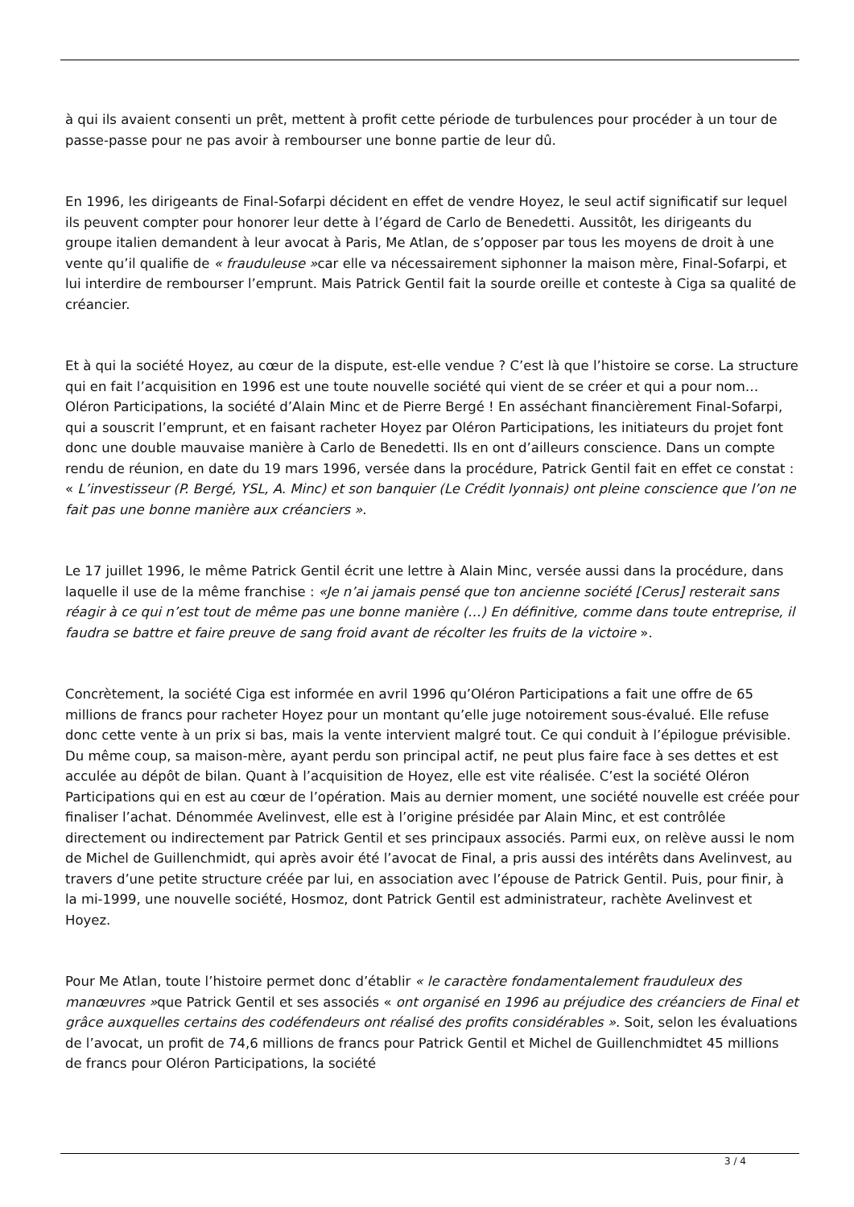à qui ils avaient consenti un prêt, mettent à profit cette période de turbulences pour procéder à un tour de passe-passe pour ne pas avoir à rembourser une bonne partie de leur dû.
En 1996, les dirigeants de Final-Sofarpi décident en effet de vendre Hoyez, le seul actif significatif sur lequel ils peuvent compter pour honorer leur dette à l’égard de Carlo de Benedetti. Aussitôt, les dirigeants du groupe italien demandent à leur avocat à Paris, Me Atlan, de s’opposer par tous les moyens de droit à une vente qu’il qualifie de « frauduleuse »car elle va nécessairement siphonner la maison mère, Final-Sofarpi, et lui interdire de rembourser l’emprunt. Mais Patrick Gentil fait la sourde oreille et conteste à Ciga sa qualité de créancier.
Et à qui la société Hoyez, au cœur de la dispute, est-elle vendue ? C’est là que l’histoire se corse. La structure qui en fait l’acquisition en 1996 est une toute nouvelle société qui vient de se créer et qui a pour nom… Oléron Participations, la société d’Alain Minc et de Pierre Bergé ! En asséchant financièrement Final-Sofarpi, qui a souscrit l’emprunt, et en faisant racheter Hoyez par Oléron Participations, les initiateurs du projet font donc une double mauvaise manière à Carlo de Benedetti. Ils en ont d’ailleurs conscience. Dans un compte rendu de réunion, en date du 19 mars 1996, versée dans la procédure, Patrick Gentil fait en effet ce constat : « L’investisseur (P. Bergé, YSL, A. Minc) et son banquier (Le Crédit lyonnais) ont pleine conscience que l’on ne fait pas une bonne manière aux créanciers ».
Le 17 juillet 1996, le même Patrick Gentil écrit une lettre à Alain Minc, versée aussi dans la procédure, dans laquelle il use de la même franchise : «Je n’ai jamais pensé que ton ancienne société [Cerus] resterait sans réagir à ce qui n’est tout de même pas une bonne manière (…) En définitive, comme dans toute entreprise, il faudra se battre et faire preuve de sang froid avant de récolter les fruits de la victoire ».
Concrètement, la société Ciga est informée en avril 1996 qu’Oléron Participations a fait une offre de 65 millions de francs pour racheter Hoyez pour un montant qu’elle juge notoirement sous-évalué. Elle refuse donc cette vente à un prix si bas, mais la vente intervient malgré tout. Ce qui conduit à l’épilogue prévisible. Du même coup, sa maison-mère, ayant perdu son principal actif, ne peut plus faire face à ses dettes et est acculée au dépôt de bilan. Quant à l’acquisition de Hoyez, elle est vite réalisée. C’est la société Oléron Participations qui en est au cœur de l’opération. Mais au dernier moment, une société nouvelle est créée pour finaliser l’achat. Dénommée Avelinvest, elle est à l’origine présidée par Alain Minc, et est contrôlée directement ou indirectement par Patrick Gentil et ses principaux associés. Parmi eux, on relève aussi le nom de Michel de Guillenchmidt, qui après avoir été l’avocat de Final, a pris aussi des intérêts dans Avelinvest, au travers d’une petite structure créée par lui, en association avec l’épouse de Patrick Gentil. Puis, pour finir, à la mi-1999, une nouvelle société, Hosmoz, dont Patrick Gentil est administrateur, rachète Avelinvest et Hoyez.
Pour Me Atlan, toute l’histoire permet donc d’établir « le caractère fondamentalement frauduleux des manœuvres »que Patrick Gentil et ses associés « ont organisé en 1996 au préjudice des créanciers de Final et grâce auxquelles certains des codéfendeurs ont réalisé des profits considérables ». Soit, selon les évaluations de l’avocat, un profit de 74,6 millions de francs pour Patrick Gentil et Michel de Guillenchmidtet 45 millions de francs pour Oléron Participations, la société
3 / 4